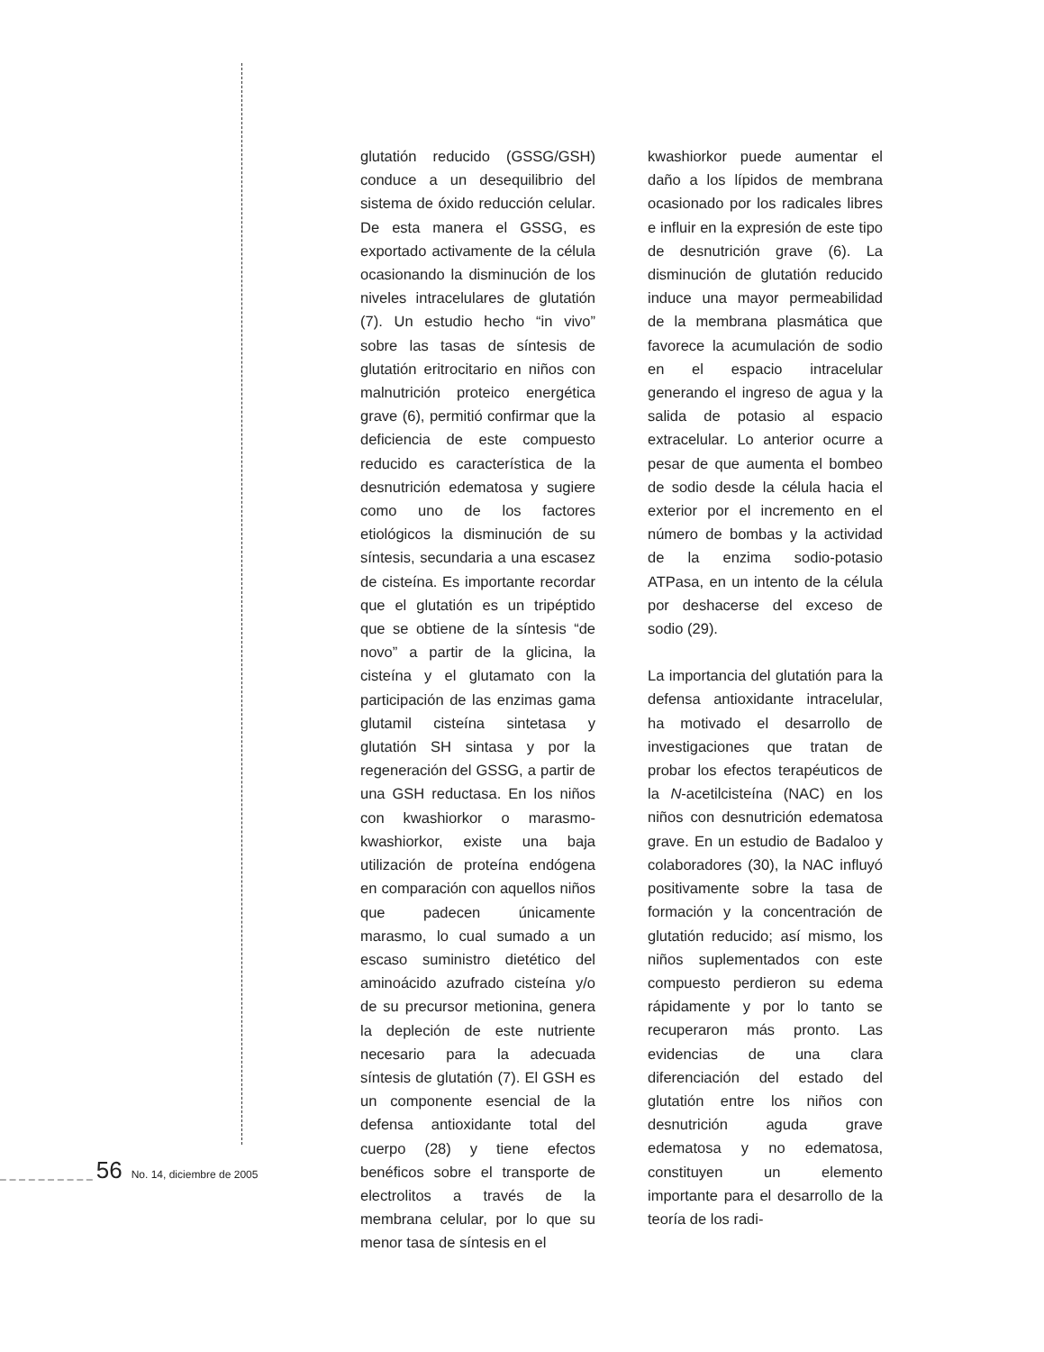glutatión reducido (GSSG/GSH) conduce a un desequilibrio del sistema de óxido reducción celular. De esta manera el GSSG, es exportado activamente de la célula ocasionando la disminución de los niveles intracelulares de glutatión (7). Un estudio hecho “in vivo” sobre las tasas de síntesis de glutatión eritrocitario en niños con malnutrición proteico energética grave (6), permitió confirmar que la deficiencia de este compuesto reducido es característica de la desnutrición edematosa y sugiere como uno de los factores etiológicos la disminución de su síntesis, secundaria a una escasez de cisteína. Es importante recordar que el glutatión es un tripéptido que se obtiene de la síntesis “de novo” a partir de la glicina, la cisteína y el glutamato con la participación de las enzimas gama glutamil cisteína sintetasa y glutatión SH sintasa y por la regeneración del GSSG, a partir de una GSH reductasa. En los niños con kwashiorkor o marasmo-kwashiorkor, existe una baja utilización de proteína endógena en comparación con aquellos niños que padecen únicamente marasmo, lo cual sumado a un escaso suministro dietético del aminoácido azufrado cisteína y/o de su precursor metionina, genera la depleción de este nutriente necesario para la adecuada síntesis de glutatión (7). El GSH es un componente esencial de la defensa antioxidante total del cuerpo (28) y tiene efectos benéficos sobre el transporte de electrolitos a través de la membrana celular, por lo que su menor tasa de síntesis en el
kwashiorkor puede aumentar el daño a los lípidos de membrana ocasionado por los radicales libres e influir en la expresión de este tipo de desnutrición grave (6). La disminución de glutatión reducido induce una mayor permeabilidad de la membrana plasmática que favorece la acumulación de sodio en el espacio intracelular generando el ingreso de agua y la salida de potasio al espacio extracelular. Lo anterior ocurre a pesar de que aumenta el bombeo de sodio desde la célula hacia el exterior por el incremento en el número de bombas y la actividad de la enzima sodio-potasio ATPasa, en un intento de la célula por deshacerse del exceso de sodio (29).
La importancia del glutatión para la defensa antioxidante intracelular, ha motivado el desarrollo de investigaciones que tratan de probar los efectos terapéuticos de la N-acetilcisteína (NAC) en los niños con desnutrición edematosa grave. En un estudio de Badaloo y colaboradores (30), la NAC influyó positivamente sobre la tasa de formación y la concentración de glutatión reducido; así mismo, los niños suplementados con este compuesto perdieron su edema rápidamente y por lo tanto se recuperaron más pronto. Las evidencias de una clara diferenciación del estado del glutatión entre los niños con desnutrición aguda grave edematosa y no edematosa, constituyen un elemento importante para el desarrollo de la teoría de los radi-
__________56 No. 14, diciembre de 2005